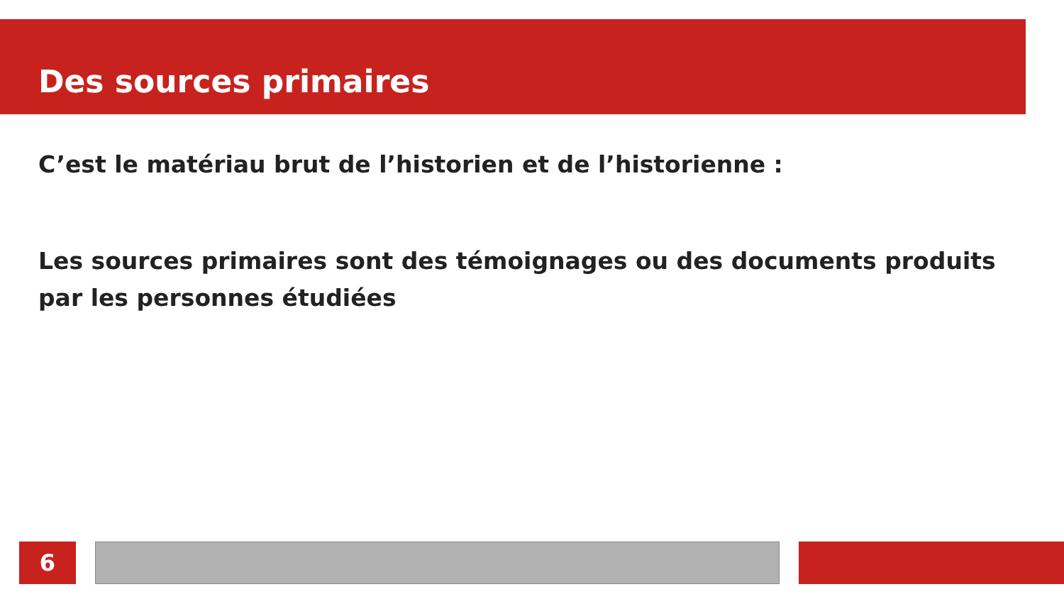Des sources primaires
C’est le matériau brut de l’historien et de l’historienne :
Les sources primaires sont des témoignages ou des documents produits par les personnes étudiées
6